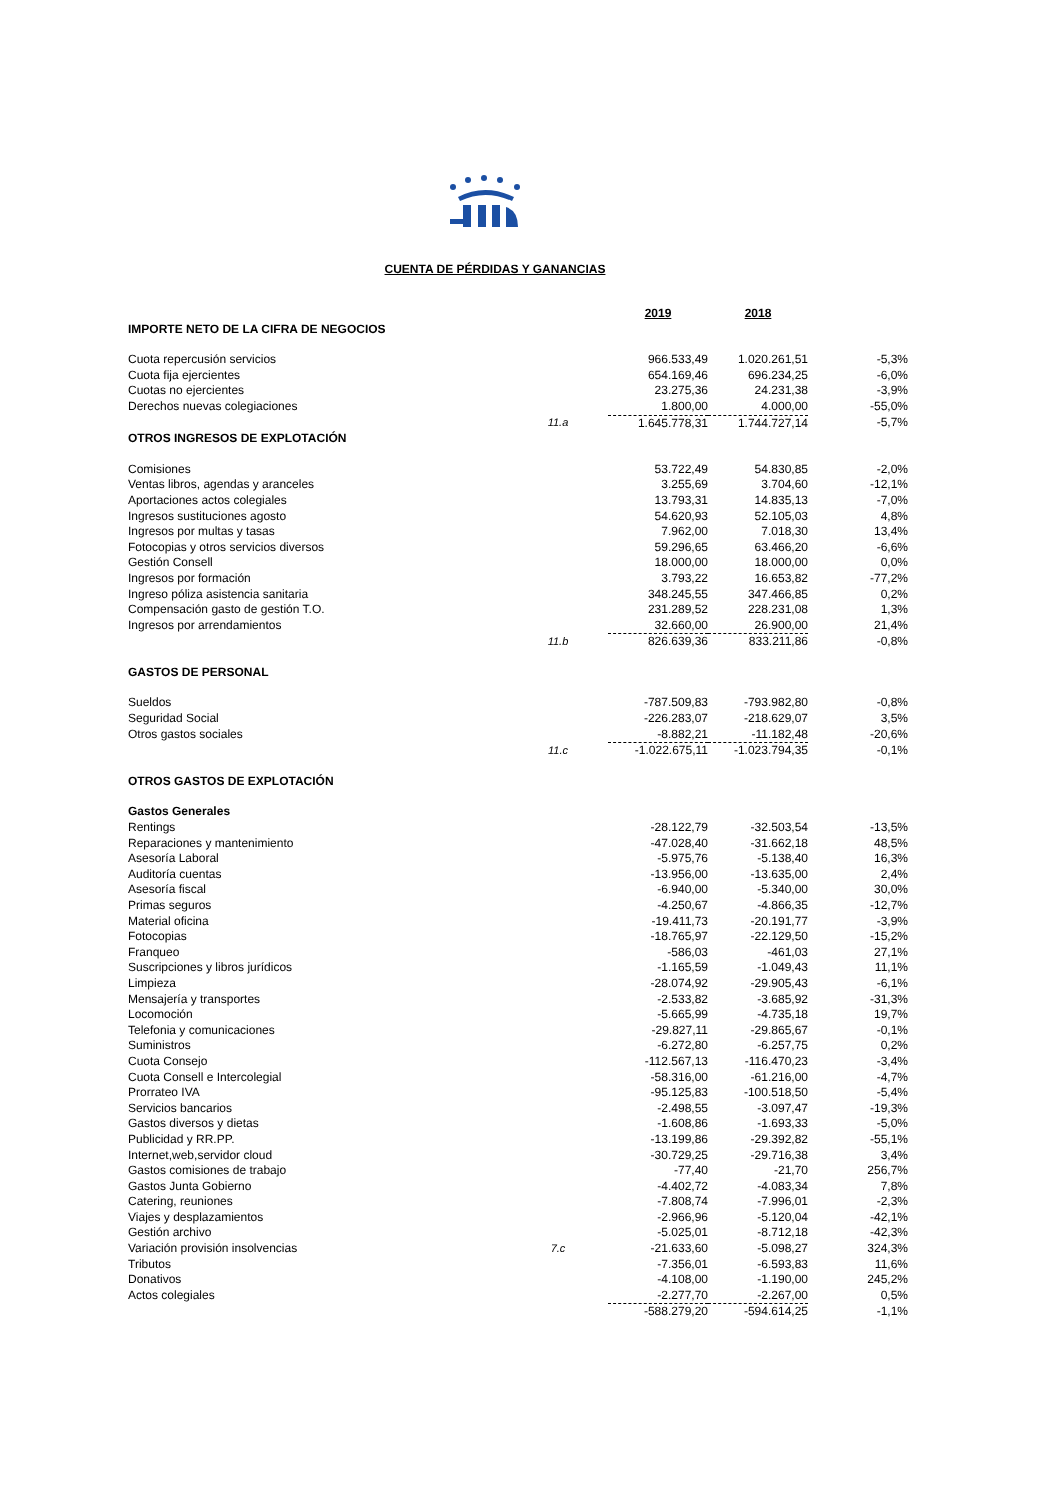CUENTA DE PÉRDIDAS Y GANANCIAS
| | | 2019 | 2018 | |
| IMPORTE NETO DE LA CIFRA DE NEGOCIOS | | | | |
| Cuota repercusión servicios | | 966.533,49 | 1.020.261,51 | -5,3% |
| Cuota fija ejercientes | | 654.169,46 | 696.234,25 | -6,0% |
| Cuotas no ejercientes | | 23.275,36 | 24.231,38 | -3,9% |
| Derechos nuevas colegiaciones | | 1.800,00 | 4.000,00 | -55,0% |
| | 11.a | 1.645.778,31 | 1.744.727,14 | -5,7% |
| OTROS INGRESOS DE EXPLOTACIÓN | | | | |
| Comisiones | | 53.722,49 | 54.830,85 | -2,0% |
| Ventas libros, agendas y aranceles | | 3.255,69 | 3.704,60 | -12,1% |
| Aportaciones actos colegiales | | 13.793,31 | 14.835,13 | -7,0% |
| Ingresos sustituciones agosto | | 54.620,93 | 52.105,03 | 4,8% |
| Ingresos por multas y tasas | | 7.962,00 | 7.018,30 | 13,4% |
| Fotocopias y otros servicios diversos | | 59.296,65 | 63.466,20 | -6,6% |
| Gestión Consell | | 18.000,00 | 18.000,00 | 0,0% |
| Ingresos por formación | | 3.793,22 | 16.653,82 | -77,2% |
| Ingreso póliza asistencia sanitaria | | 348.245,55 | 347.466,85 | 0,2% |
| Compensación gasto de gestión T.O. | | 231.289,52 | 228.231,08 | 1,3% |
| Ingresos por arrendamientos | | 32.660,00 | 26.900,00 | 21,4% |
| | 11.b | 826.639,36 | 833.211,86 | -0,8% |
| GASTOS DE PERSONAL | | | | |
| Sueldos | | -787.509,83 | -793.982,80 | -0,8% |
| Seguridad Social | | -226.283,07 | -218.629,07 | 3,5% |
| Otros gastos sociales | | -8.882,21 | -11.182,48 | -20,6% |
| | 11.c | -1.022.675,11 | -1.023.794,35 | -0,1% |
| OTROS GASTOS DE EXPLOTACIÓN | | | | |
| Gastos Generales | | | | |
| Rentings | | -28.122,79 | -32.503,54 | -13,5% |
| Reparaciones y mantenimiento | | -47.028,40 | -31.662,18 | 48,5% |
| Asesoría Laboral | | -5.975,76 | -5.138,40 | 16,3% |
| Auditoría cuentas | | -13.956,00 | -13.635,00 | 2,4% |
| Asesoría fiscal | | -6.940,00 | -5.340,00 | 30,0% |
| Primas seguros | | -4.250,67 | -4.866,35 | -12,7% |
| Material oficina | | -19.411,73 | -20.191,77 | -3,9% |
| Fotocopias | | -18.765,97 | -22.129,50 | -15,2% |
| Franqueo | | -586,03 | -461,03 | 27,1% |
| Suscripciones y libros jurídicos | | -1.165,59 | -1.049,43 | 11,1% |
| Limpieza | | -28.074,92 | -29.905,43 | -6,1% |
| Mensajería y transportes | | -2.533,82 | -3.685,92 | -31,3% |
| Locomoción | | -5.665,99 | -4.735,18 | 19,7% |
| Telefonia y comunicaciones | | -29.827,11 | -29.865,67 | -0,1% |
| Suministros | | -6.272,80 | -6.257,75 | 0,2% |
| Cuota Consejo | | -112.567,13 | -116.470,23 | -3,4% |
| Cuota Consell e Intercolegial | | -58.316,00 | -61.216,00 | -4,7% |
| Prorrateo IVA | | -95.125,83 | -100.518,50 | -5,4% |
| Servicios bancarios | | -2.498,55 | -3.097,47 | -19,3% |
| Gastos diversos y dietas | | -1.608,86 | -1.693,33 | -5,0% |
| Publicidad y RR.PP. | | -13.199,86 | -29.392,82 | -55,1% |
| Internet,web,servidor cloud | | -30.729,25 | -29.716,38 | 3,4% |
| Gastos comisiones de trabajo | | -77,40 | -21,70 | 256,7% |
| Gastos Junta Gobierno | | -4.402,72 | -4.083,34 | 7,8% |
| Catering, reuniones | | -7.808,74 | -7.996,01 | -2,3% |
| Viajes y desplazamientos | | -2.966,96 | -5.120,04 | -42,1% |
| Gestión archivo | | -5.025,01 | -8.712,18 | -42,3% |
| Variación provisión insolvencias | 7.c | -21.633,60 | -5.098,27 | 324,3% |
| Tributos | | -7.356,01 | -6.593,83 | 11,6% |
| Donativos | | -4.108,00 | -1.190,00 | 245,2% |
| Actos colegiales | | -2.277,70 | -2.267,00 | 0,5% |
| | | -588.279,20 | -594.614,25 | -1,1% |